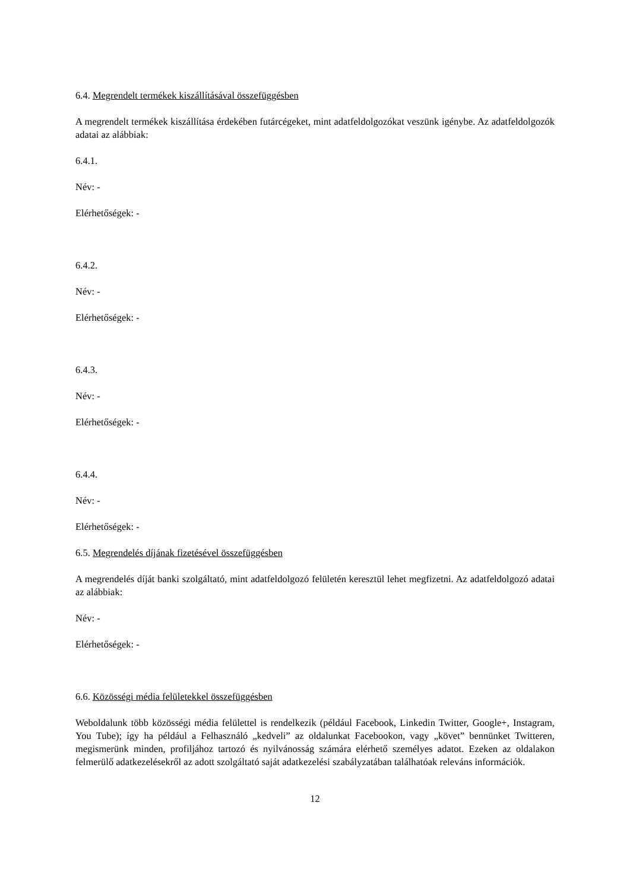6.4. Megrendelt termékek kiszállításával összefüggésben
A megrendelt termékek kiszállítása érdekében futárcégeket, mint adatfeldolgozókat veszünk igénybe. Az adatfeldolgozók adatai az alábbiak:
6.4.1.
Név: -
Elérhetőségek: -
6.4.2.
Név: -
Elérhetőségek: -
6.4.3.
Név: -
Elérhetőségek: -
6.4.4.
Név: -
Elérhetőségek: -
6.5. Megrendelés díjának fizetésével összefüggésben
A megrendelés díját banki szolgáltató, mint adatfeldolgozó felületén keresztül lehet megfizetni. Az adatfeldolgozó adatai az alábbiak:
Név: -
Elérhetőségek: -
6.6. Közösségi média felületekkel összefüggésben
Weboldalunk több közösségi média felülettel is rendelkezik (például Facebook, Linkedin Twitter, Google+, Instagram, You Tube); így ha például a Felhasználó „kedveli” az oldalunkat Facebookon, vagy „követ” bennünket Twitteren, megismerünk minden, profiljához tartozó és nyilvánosság számára elérhető személyes adatot. Ezeken az oldalakon felmerülő adatkezelésekről az adott szolgáltató saját adatkezelési szabályzatában találhatóak releváns információk.
12